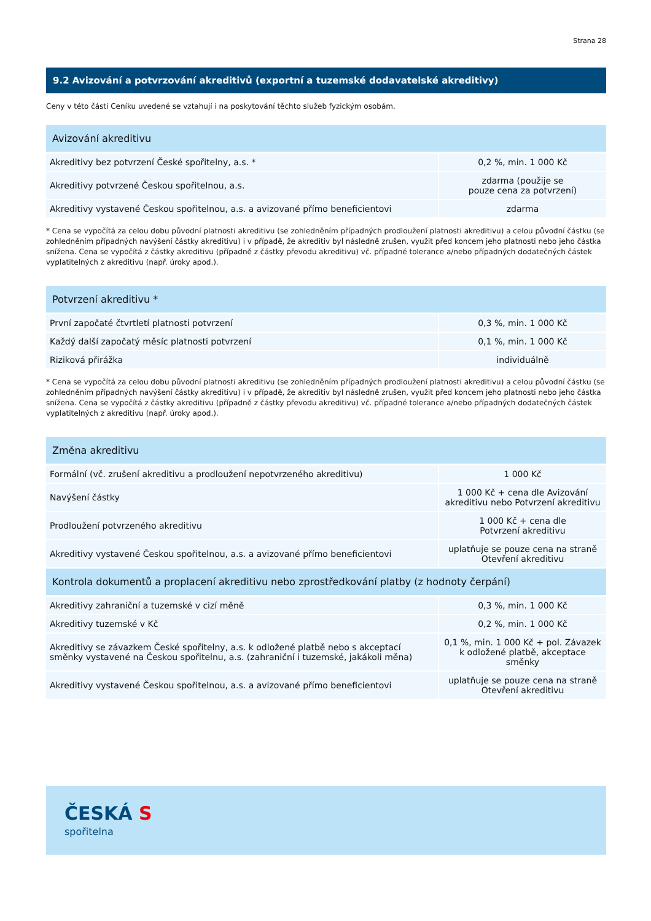Strana 28
9.2 Avizování a potvrzování akreditivů (exportní a tuzemské dodavatelské akreditivy)
Ceny v této části Ceníku uvedené se vztahují i na poskytování těchto služeb fyzickým osobám.
| Avizování akreditivu | |
| --- | --- |
| Akreditivy bez potvrzení České spořitelny, a.s. * | 0,2 %, min. 1 000 Kč |
| Akreditivy potvrzené Českou spořitelnou, a.s. | zdarma (použije se pouze cena za potvrzení) |
| Akreditivy vystavené Českou spořitelnou, a.s. a avizované přímo beneficientovi | zdarma |
* Cena se vypočítá za celou dobu původní platnosti akreditivu (se zohledněním případných prodloužení platnosti akreditivu) a celou původní částku (se zohledněním případných navýšení částky akreditivu) i v případě, že akreditiv byl následně zrušen, využit před koncem jeho platnosti nebo jeho částka snížena. Cena se vypočítá z částky akreditivu (případně z částky převodu akreditivu) vč. případné tolerance a/nebo případných dodatečných částek vyplatitelných z akreditivu (např. úroky apod.).
| Potvrzení akreditivu * | |
| --- | --- |
| První započaté čtvrtletí platnosti potvrzení | 0,3 %, min. 1 000 Kč |
| Každý další započatý měsíc platnosti potvrzení | 0,1 %, min. 1 000 Kč |
| Riziková přirážka | individuálně |
* Cena se vypočítá za celou dobu původní platnosti akreditivu (se zohledněním případných prodloužení platnosti akreditivu) a celou původní částku (se zohledněním případných navýšení částky akreditivu) i v případě, že akreditiv byl následně zrušen, využit před koncem jeho platnosti nebo jeho částka snížena. Cena se vypočítá z částky akreditivu (případně z částky převodu akreditivu) vč. případné tolerance a/nebo případných dodatečných částek vyplatitelných z akreditivu (např. úroky apod.).
| Změna akreditivu | |
| --- | --- |
| Formální (vč. zrušení akreditivu a prodloužení nepotvrzeného akreditivu) | 1 000 Kč |
| Navýšení částky | 1 000 Kč + cena dle Avizování akreditivu nebo Potvrzení akreditivu |
| Prodloužení potvrzeného akreditivu | 1 000 Kč + cena dle Potvrzení akreditivu |
| Akreditivy vystavené Českou spořitelnou, a.s. a avizované přímo beneficientovi | uplatňuje se pouze cena na straně Otevření akreditivu |
| Kontrola dokumentů a proplacení akreditivu nebo zprostředkování platby (z hodnoty čerpání) | |
| Akreditivy zahraniční a tuzemské v cizí měně | 0,3 %, min. 1 000 Kč |
| Akreditivy tuzemské v Kč | 0,2 %, min. 1 000 Kč |
| Akreditivy se závazkem České spořitelny, a.s. k odložené platbě nebo s akceptací směnky vystavené na Českou spořitelnu, a.s. (zahraniční i tuzemské, jakákoli měna) | 0,1 %, min. 1 000 Kč + pol. Závazek k odložené platbě, akceptace směnky |
| Akreditivy vystavené Českou spořitelnou, a.s. a avizované přímo beneficientovi | uplatňuje se pouze cena na straně Otevření akreditivu |
ČESKÁ S
spořitelna